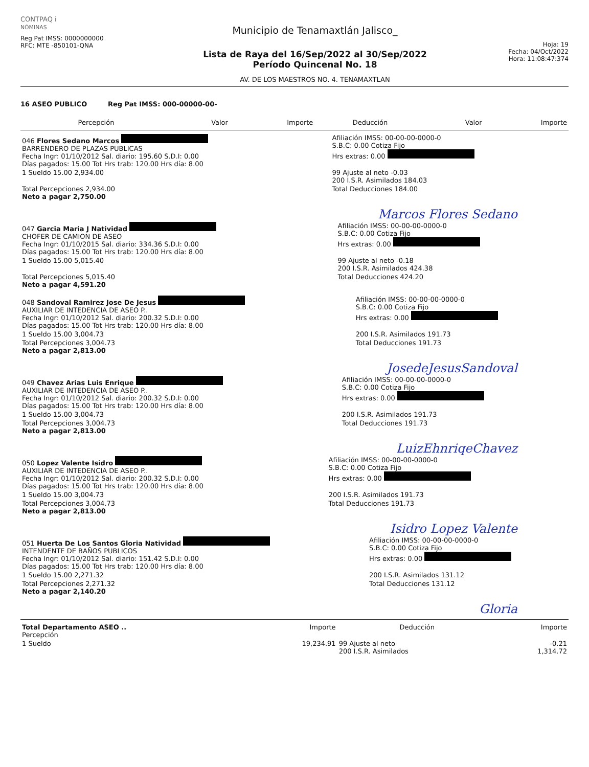CONTPAQ i
NÓMINAS
Reg Pat IMSS: 0000000000
RFC: MTE -850101-QNA
Municipio de Tenamaxtlán Jalisco_
Lista de Raya del 16/Sep/2022 al 30/Sep/2022
Período Quincenal No. 18
AV. DE LOS MAESTROS NO. 4. TENAMAXTLAN
Hoja: 19
Fecha: 04/Oct/2022
Hora: 11:08:47:374
16 ASEO PUBLICO Reg Pat IMSS: 000-00000-00-
| Percepción | Valor | Importe | Deducción | Valor | Importe |
| --- | --- | --- | --- | --- | --- |
| 046 Flores Sedano Marcos BARRENDERO DE PLAZAS PUBLICAS Fecha Ingr: 01/10/2012 Sal. diario: 195.60 S.D.I: 0.00 Días pagados: 15.00 Tot Hrs trab: 120.00 Hrs día: 8.00 | Afiliación IMSS: 00-00-00-0000-0 S.B.C: 0.00 Cotiza Fijo Hrs extras: 0.00 |
| 1 Sueldo 15.00 2,934.00 | 99 Ajuste al neto -0.03 200 I.S.R. Asimilados 184.03 |
| Total Percepciones 2,934.00 Neto a pagar 2,750.00 | Total Deducciones 184.00 |
Marcos Flores Sedano
| 047 Garcia Maria J Natividad CHOFER DE CAMION DE ASEO Fecha Ingr: 01/10/2015 Sal. diario: 334.36 S.D.I: 0.00 Días pagados: 15.00 Tot Hrs trab: 120.00 Hrs día: 8.00 | Afiliación IMSS: 00-00-00-0000-0 S.B.C: 0.00 Cotiza Fijo Hrs extras: 0.00 |
| 1 Sueldo 15.00 5,015.40 | 99 Ajuste al neto -0.18 200 I.S.R. Asimilados 424.38 |
| Total Percepciones 5,015.40 Neto a pagar 4,591.20 | Total Deducciones 424.20 |
| 048 Sandoval Ramirez Jose De Jesus AUXILIAR DE INTEDENCIA DE ASEO P.. Fecha Ingr: 01/10/2012 Sal. diario: 200.32 S.D.I: 0.00 Días pagados: 15.00 Tot Hrs trab: 120.00 Hrs día: 8.00 | Afiliación IMSS: 00-00-00-0000-0 S.B.C: 0.00 Cotiza Fijo Hrs extras: 0.00 |
| 1 Sueldo 15.00 3,004.73 | 200 I.S.R. Asimilados 191.73 |
| Total Percepciones 3,004.73 Neto a pagar 2,813.00 | Total Deducciones 191.73 |
JosedeJesusSandoval
| 049 Chavez Arias Luis Enrique AUXILIAR DE INTEDENCIA DE ASEO P.. Fecha Ingr: 01/10/2012 Sal. diario: 200.32 S.D.I: 0.00 Días pagados: 15.00 Tot Hrs trab: 120.00 Hrs día: 8.00 | Afiliación IMSS: 00-00-00-0000-0 S.B.C: 0.00 Cotiza Fijo Hrs extras: 0.00 |
| 1 Sueldo 15.00 3,004.73 | 200 I.S.R. Asimilados 191.73 |
| Total Percepciones 3,004.73 Neto a pagar 2,813.00 | Total Deducciones 191.73 |
LuizEhnriqeChavez
| 050 Lopez Valente Isidro AUXILIAR DE INTEDENCIA DE ASEO P.. Fecha Ingr: 01/10/2012 Sal. diario: 200.32 S.D.I: 0.00 Días pagados: 15.00 Tot Hrs trab: 120.00 Hrs día: 8.00 | Afiliación IMSS: 00-00-00-0000-0 S.B.C: 0.00 Cotiza Fijo Hrs extras: 0.00 |
| 1 Sueldo 15.00 3,004.73 | 200 I.S.R. Asimilados 191.73 |
| Total Percepciones 3,004.73 Neto a pagar 2,813.00 | Total Deducciones 191.73 |
Isidro Lopez Valente
| 051 Huerta De Los Santos Gloria Natividad INTENDENTE DE BAÑOS PUBLICOS Fecha Ingr: 01/10/2012 Sal. diario: 151.42 S.D.I: 0.00 Días pagados: 15.00 Tot Hrs trab: 120.00 Hrs día: 8.00 | Afiliación IMSS: 00-00-00-0000-0 S.B.C: 0.00 Cotiza Fijo Hrs extras: 0.00 |
| 1 Sueldo 15.00 2,271.32 | 200 I.S.R. Asimilados 131.12 |
| Total Percepciones 2,271.32 Neto a pagar 2,140.20 | Total Deducciones 131.12 |
Gloria
| Total Departamento ASEO .. Percepción | Importe | Deducción | Importe |
| --- | --- | --- | --- |
| 1 Sueldo | 19,234.91 | 99 Ajuste al neto 200 I.S.R. Asimilados | -0.21 1,314.72 |